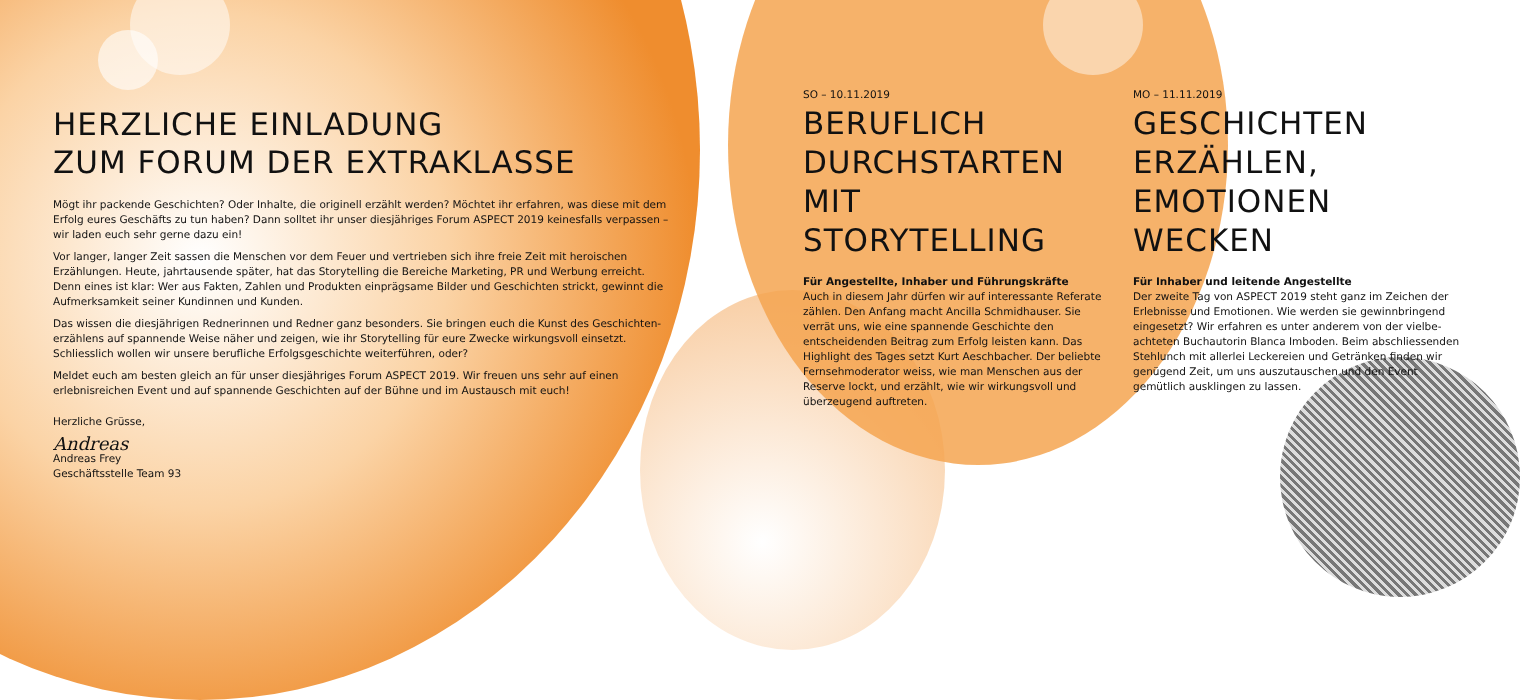HERZLICHE EINLADUNG
ZUM FORUM DER EXTRAKLASSE
Mögt ihr packende Geschichten? Oder Inhalte, die originell erzählt werden? Möchtet ihr erfahren, was diese mit dem Erfolg eures Geschäfts zu tun haben? Dann solltet ihr unser diesjähriges Forum ASPECT 2019 keinesfalls verpassen – wir laden euch sehr gerne dazu ein!
Vor langer, langer Zeit sassen die Menschen vor dem Feuer und vertrieben sich ihre freie Zeit mit heroischen Erzählungen. Heute, jahrtausende später, hat das Storytelling die Bereiche Marketing, PR und Werbung erreicht. Denn eines ist klar: Wer aus Fakten, Zahlen und Produkten einprägsame Bilder und Geschichten strickt, gewinnt die Aufmerksamkeit seiner Kundinnen und Kunden.
Das wissen die diesjährigen Rednerinnen und Redner ganz besonders. Sie bringen euch die Kunst des Geschichten­erzählens auf spannende Weise näher und zeigen, wie ihr Storytelling für eure Zwecke wirkungsvoll einsetzt. Schliesslich wollen wir unsere berufliche Erfolgsgeschichte weiterführen, oder?
Meldet euch am besten gleich an für unser diesjähriges Forum ASPECT 2019. Wir freuen uns sehr auf einen erlebnisreichen Event und auf spannende Geschichten auf der Bühne und im Austausch mit euch!
Herzliche Grüsse,
Andreas
Andreas Frey
Geschäftsstelle Team 93
SO – 10.11.2019
BERUFLICH
DURCHSTARTEN
MIT STORYTELLING
Für Angestellte, Inhaber und Führungskräfte
Auch in diesem Jahr dürfen wir auf interessante Referate zählen. Den Anfang macht Ancilla Schmidhauser. Sie verrät uns, wie eine spannende Geschichte den entscheidenden Beitrag zum Erfolg leisten kann. Das Highlight des Tages setzt Kurt Aeschbacher. Der beliebte Fernsehmoderator weiss, wie man Menschen aus der Reserve lockt, und erzählt, wie wir wirkungsvoll und überzeugend auftreten.
MO – 11.11.2019
GESCHICHTEN
ERZÄHLEN,
EMOTIONEN WECKEN
Für Inhaber und leitende Angestellte
Der zweite Tag von ASPECT 2019 steht ganz im Zeichen der Erlebnisse und Emotionen. Wie werden sie gewinnbringend eingesetzt? Wir erfahren es unter anderem von der vielbe­achteten Buchautorin Blanca Imboden. Beim abschliessen­den Stehlunch mit allerlei Leckereien und Getränken finden wir genügend Zeit, um uns auszutauschen und den Event gemütlich ausklingen zu lassen.